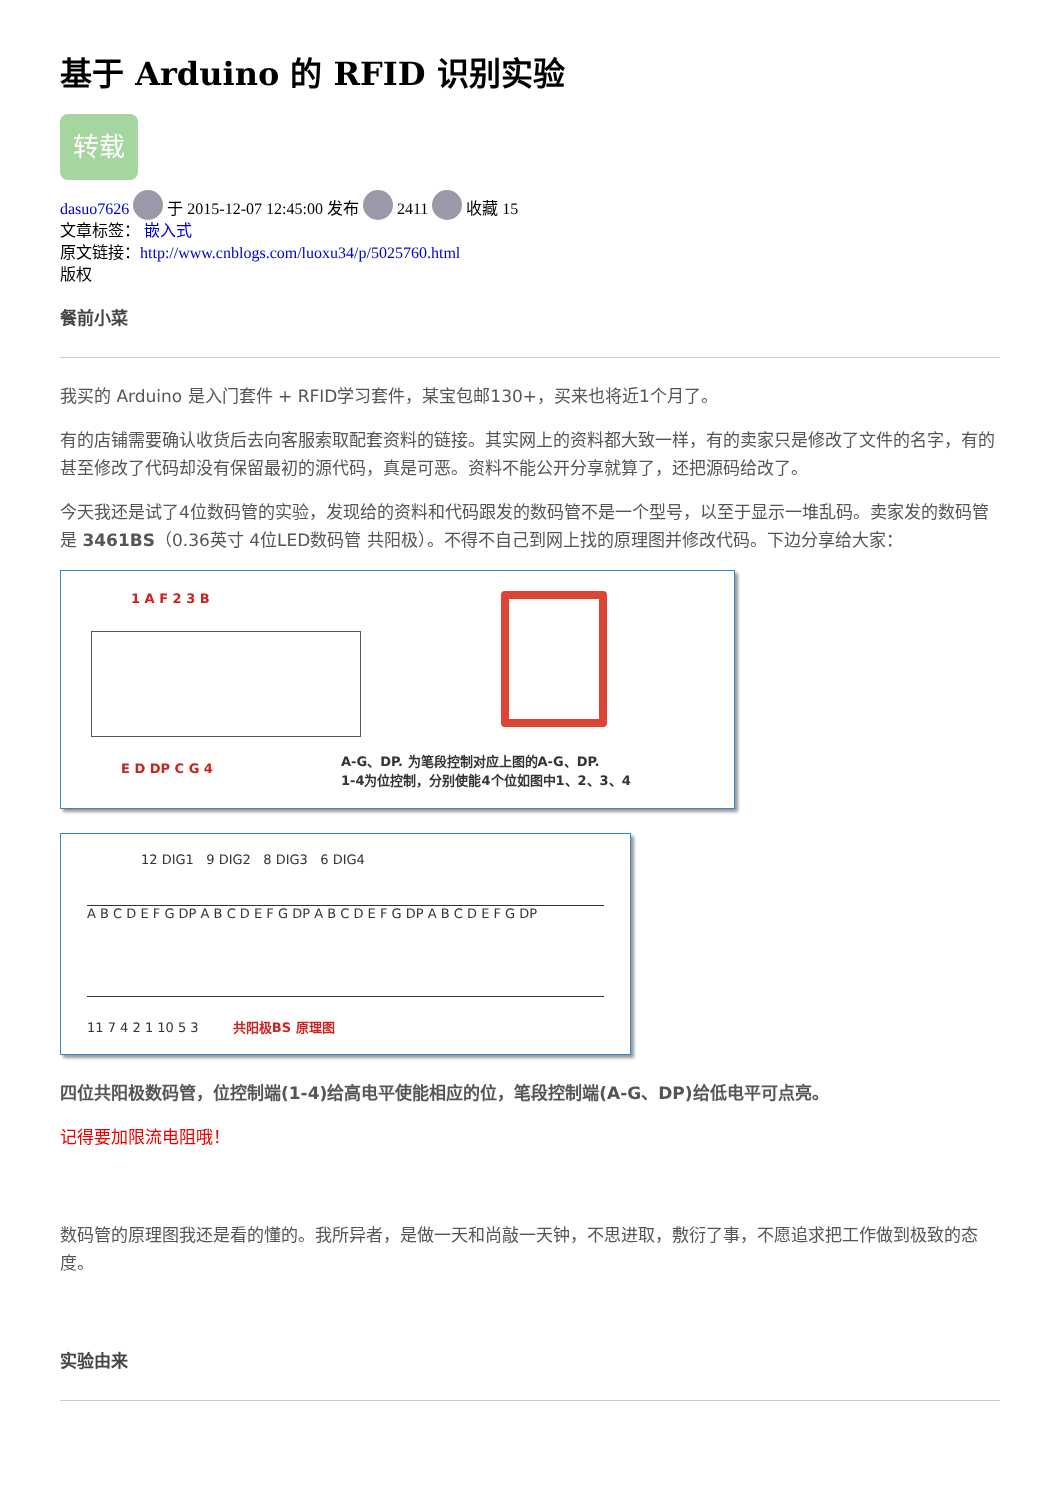基于 Arduino 的 RFID 识别实验
转载
dasuo7626 于 2015-12-07 12:45:00 发布 2411 收藏 15
文章标签： 嵌入式
原文链接：http://www.cnblogs.com/luoxu34/p/5025760.html
版权
餐前小菜
我买的 Arduino 是入门套件 + RFID学习套件，某宝包邮130+，买来也将近1个月了。
有的店铺需要确认收货后去向客服索取配套资料的链接。其实网上的资料都大致一样，有的卖家只是修改了文件的名字，有的甚至修改了代码却没有保留最初的源代码，真是可恶。资料不能公开分享就算了，还把源码给改了。
今天我还是试了4位数码管的实验，发现给的资料和代码跟发的数码管不是一个型号，以至于显示一堆乱码。卖家发的数码管是 3461BS（0.36英寸 4位LED数码管 共阳极）。不得不自己到网上找的原理图并修改代码。下边分享给大家：
1 A F 2 3 B
E D DP C G 4
A-G、DP. 为笔段控制对应上图的A-G、DP.
1-4为位控制，分别使能4个位如图中1、2、3、4
12 DIG1 9 DIG2 8 DIG3 6 DIG4
A B C D E F G DP A B C D E F G DP A B C D E F G DP A B C D E F G DP
11 7 4 2 1 10 5 3 共阳极BS 原理图
四位共阳极数码管，位控制端(1-4)给高电平使能相应的位，笔段控制端(A-G、DP)给低电平可点亮。
记得要加限流电阻哦！
数码管的原理图我还是看的懂的。我所异者，是做一天和尚敲一天钟，不思进取，敷衍了事，不愿追求把工作做到极致的态度。
实验由来